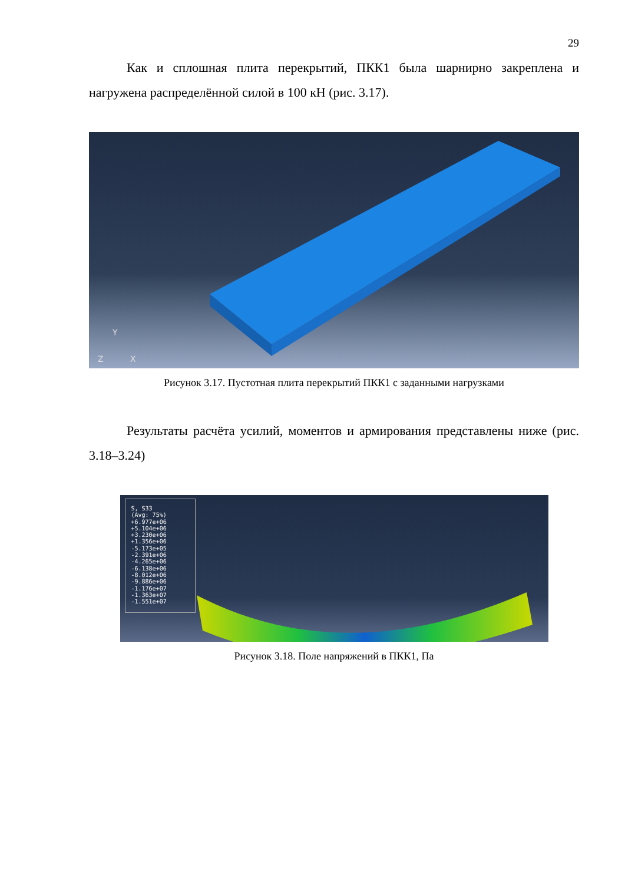29
Как и сплошная плита перекрытий, ПКК1 была шарнирно закреплена и нагружена распределённой силой в 100 кН (рис. 3.17).
Y
Z
X
Рисунок 3.17. Пустотная плита перекрытий ПКК1 с заданными нагрузками
Результаты расчёта усилий, моментов и армирования представлены ниже (рис. 3.18–3.24)
S, S33
(Avg: 75%)
+6.977e+06
+5.104e+06
+3.230e+06
+1.356e+06
-5.173e+05
-2.391e+06
-4.265e+06
-6.138e+06
-8.012e+06
-9.886e+06
-1.176e+07
-1.363e+07
-1.551e+07
Рисунок 3.18. Поле напряжений в ПКК1, Па